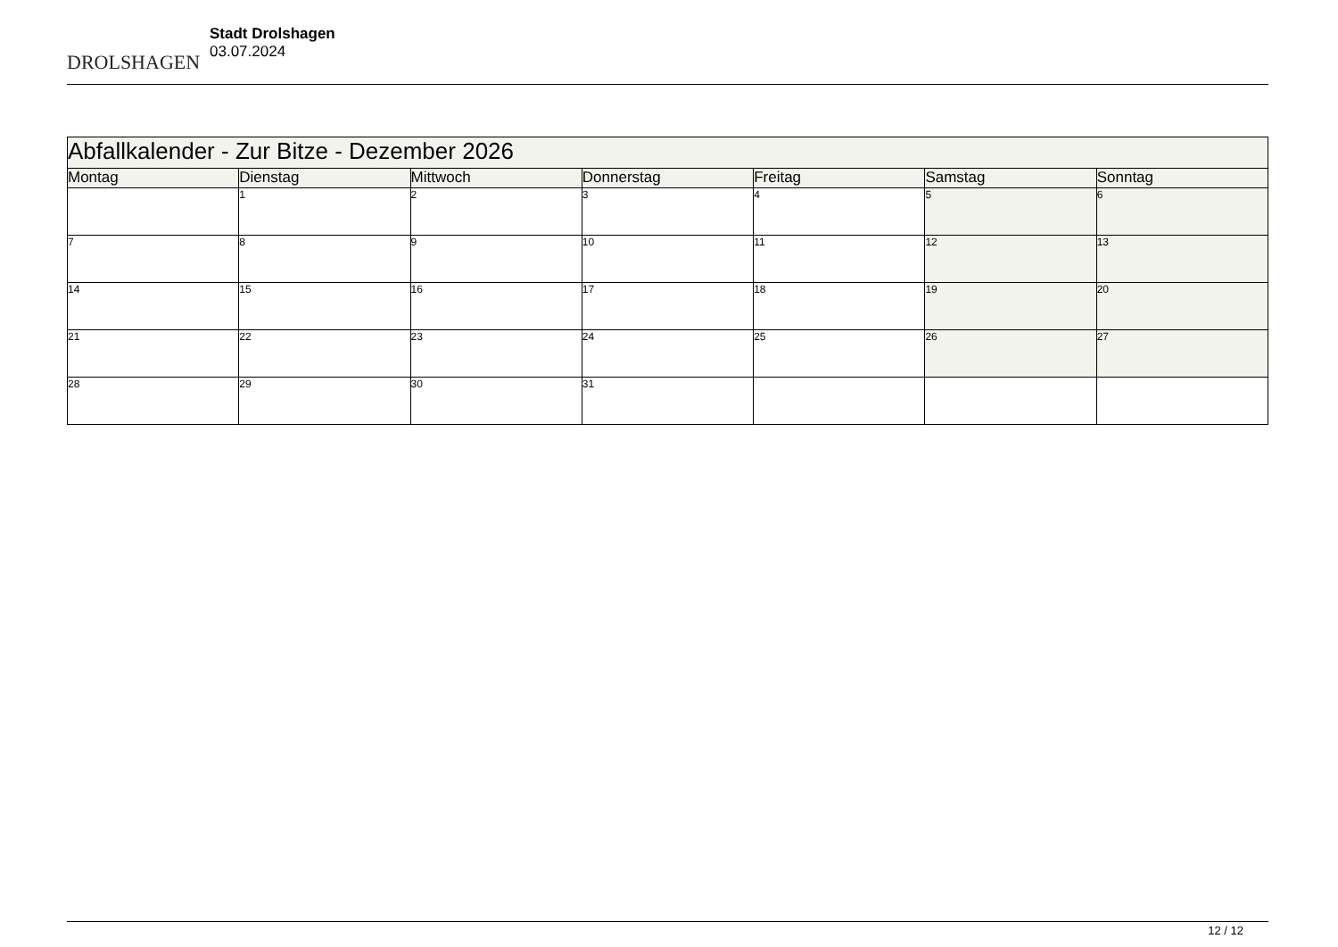DROLSHAGEN
Stadt Drolshagen
03.07.2024
| Abfallkalender - Zur Bitze - Dezember 2026 | | | | | | |
| --- | --- | --- | --- | --- | --- | --- |
| Montag | Dienstag | Mittwoch | Donnerstag | Freitag | Samstag | Sonntag |
| | 1 | 2 | 3 | 4 | 5 | 6 |
| 7 | 8 | 9 | 10 | 11 | 12 | 13 |
| 14 | 15 | 16 | 17 | 18 | 19 | 20 |
| 21 | 22 | 23 | 24 | 25 | 26 | 27 |
| 28 | 29 | 30 | 31 | | | |
12 / 12